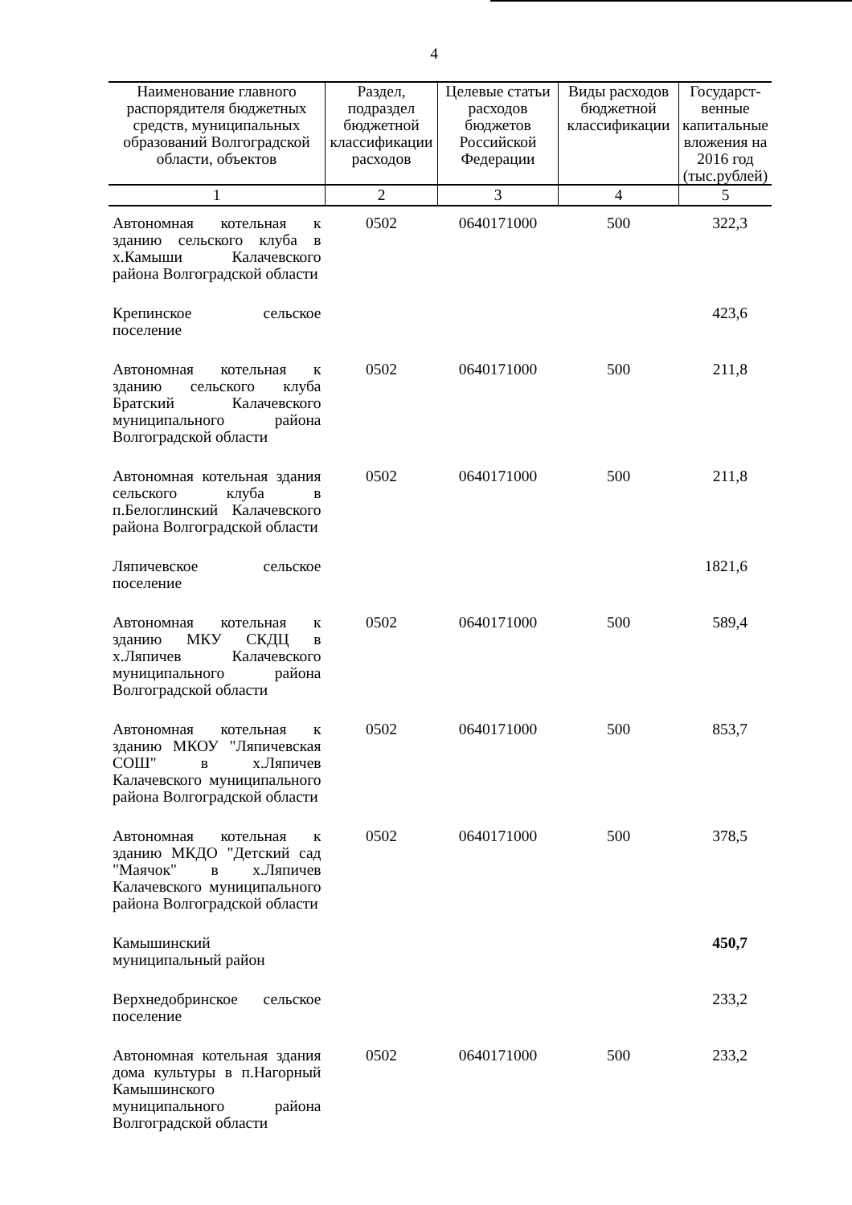4
| Наименование главного распорядителя бюджетных средств, муниципальных образований Волгоградской области, объектов | Раздел, подраздел бюджетной классификации расходов | Целевые статьи расходов бюджетов Российской Федерации | Виды расходов бюджетной классификации | Государст-венные капитальные вложения на 2016 год (тыс.рублей) |
| --- | --- | --- | --- | --- |
| 1 | 2 | 3 | 4 | 5 |
| Автономная котельная к зданию сельского клуба в х.Камыши Калачевского района Волгоградской области | 0502 | 0640171000 | 500 | 322,3 |
| Крепинское сельское поселение | | | | 423,6 |
| Автономная котельная к зданию сельского клуба Братский Калачевского муниципального района Волгоградской области | 0502 | 0640171000 | 500 | 211,8 |
| Автономная котельная здания сельского клуба в п.Белоглинский Калачевского района Волгоградской области | 0502 | 0640171000 | 500 | 211,8 |
| Ляпичевское сельское поселение | | | | 1821,6 |
| Автономная котельная к зданию МКУ СКДЦ в х.Ляпичев Калачевского муниципального района Волгоградской области | 0502 | 0640171000 | 500 | 589,4 |
| Автономная котельная к зданию МКОУ "Ляпичевская СОШ" в х.Ляпичев Калачевского муниципального района Волгоградской области | 0502 | 0640171000 | 500 | 853,7 |
| Автономная котельная к зданию МКДО "Детский сад "Маячок" в х.Ляпичев Калачевского муниципального района Волгоградской области | 0502 | 0640171000 | 500 | 378,5 |
| Камышинский муниципальный район | | | | 450,7 |
| Верхнедобринское сельское поселение | | | | 233,2 |
| Автономная котельная здания дома культуры в п.Нагорный Камышинского муниципального района Волгоградской области | 0502 | 0640171000 | 500 | 233,2 |